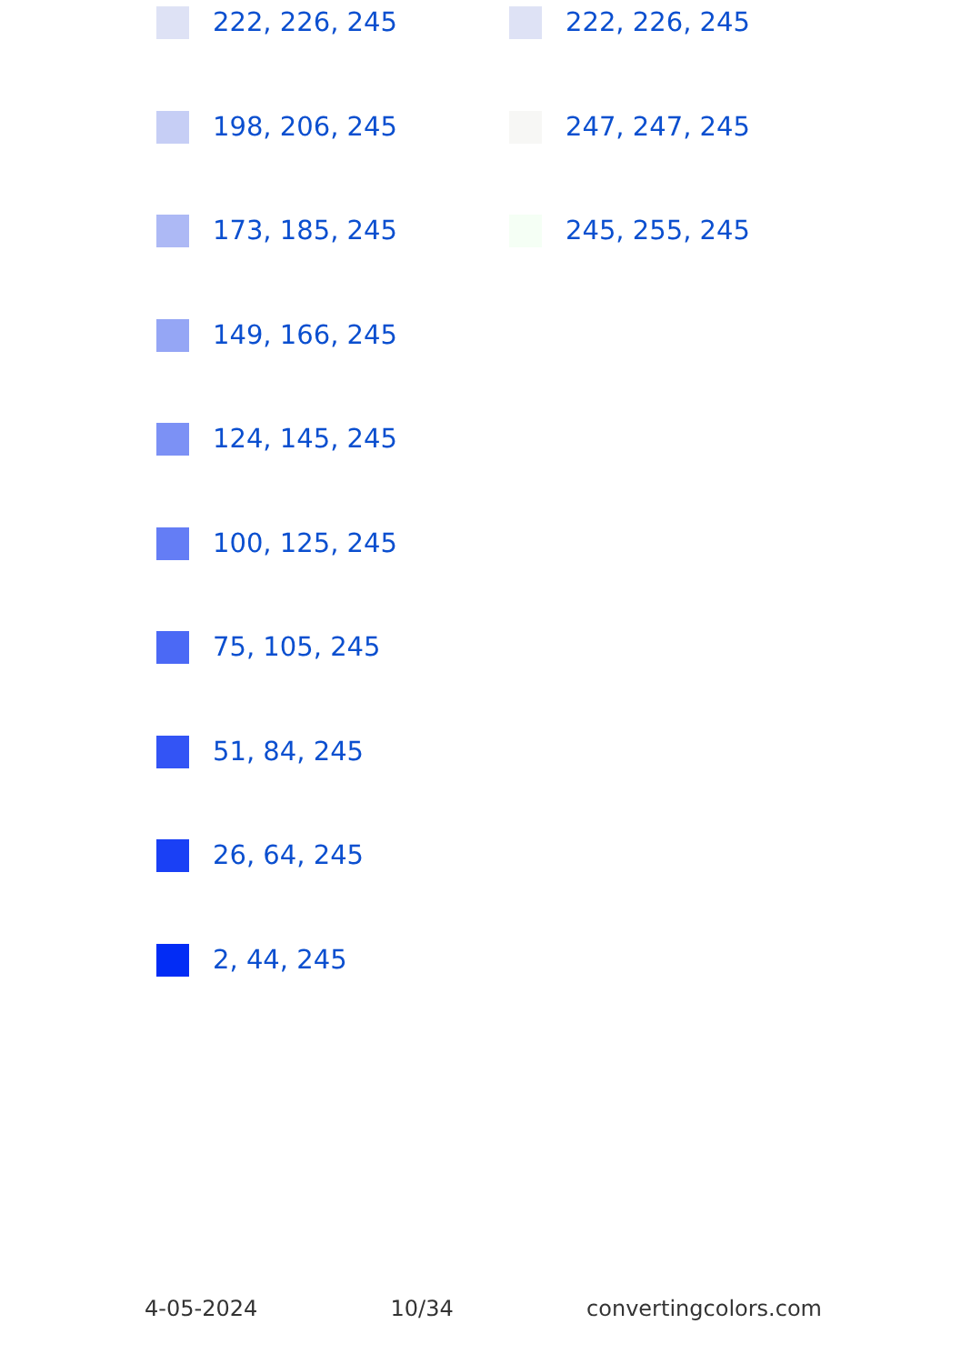222, 226, 245
198, 206, 245
173, 185, 245
149, 166, 245
124, 145, 245
100, 125, 245
75, 105, 245
51, 84, 245
26, 64, 245
2, 44, 245
222, 226, 245
247, 247, 245
245, 255, 245
4-05-2024 10/34 convertingcolors.com